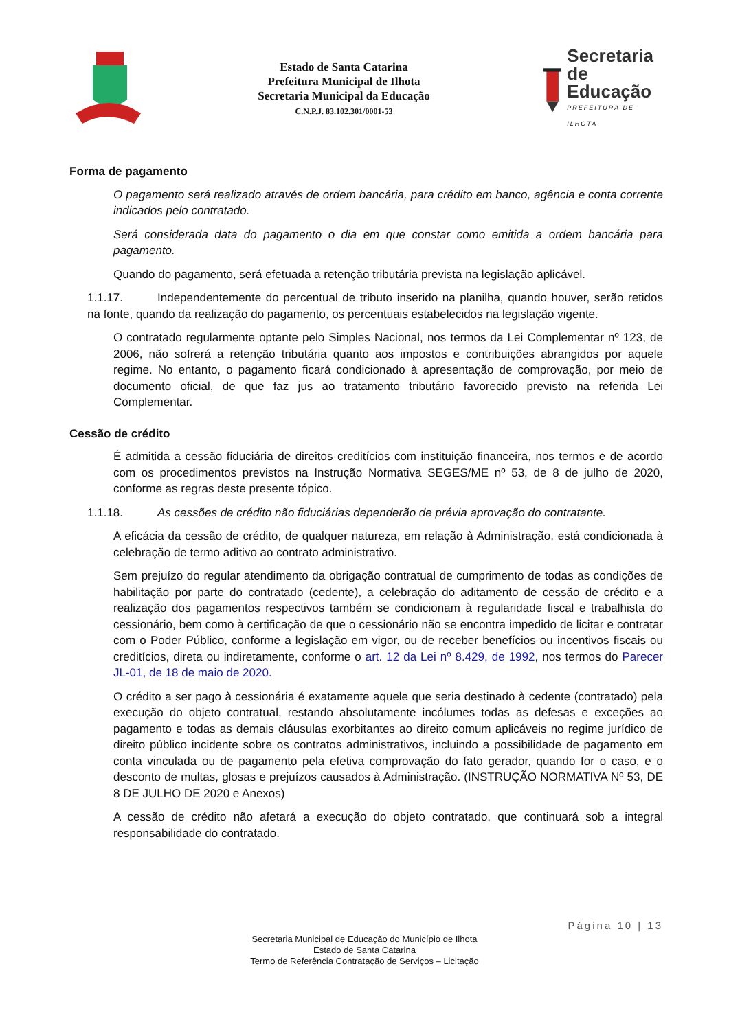Estado de Santa Catarina
Prefeitura Municipal de Ilhota
Secretaria Municipal da Educação
C.N.P.J. 83.102.301/0001-53
Secretaria
de Educação
PREFEITURA DE ILHOTA
Forma de pagamento
O pagamento será realizado através de ordem bancária, para crédito em banco, agência e conta corrente indicados pelo contratado.
Será considerada data do pagamento o dia em que constar como emitida a ordem bancária para pagamento.
Quando do pagamento, será efetuada a retenção tributária prevista na legislação aplicável.
1.1.17. Independentemente do percentual de tributo inserido na planilha, quando houver, serão retidos na fonte, quando da realização do pagamento, os percentuais estabelecidos na legislação vigente.
O contratado regularmente optante pelo Simples Nacional, nos termos da Lei Complementar nº 123, de 2006, não sofrerá a retenção tributária quanto aos impostos e contribuições abrangidos por aquele regime. No entanto, o pagamento ficará condicionado à apresentação de comprovação, por meio de documento oficial, de que faz jus ao tratamento tributário favorecido previsto na referida Lei Complementar.
Cessão de crédito
É admitida a cessão fiduciária de direitos creditícios com instituição financeira, nos termos e de acordo com os procedimentos previstos na Instrução Normativa SEGES/ME nº 53, de 8 de julho de 2020, conforme as regras deste presente tópico.
1.1.18. As cessões de crédito não fiduciárias dependerão de prévia aprovação do contratante.
A eficácia da cessão de crédito, de qualquer natureza, em relação à Administração, está condicionada à celebração de termo aditivo ao contrato administrativo.
Sem prejuízo do regular atendimento da obrigação contratual de cumprimento de todas as condições de habilitação por parte do contratado (cedente), a celebração do aditamento de cessão de crédito e a realização dos pagamentos respectivos também se condicionam à regularidade fiscal e trabalhista do cessionário, bem como à certificação de que o cessionário não se encontra impedido de licitar e contratar com o Poder Público, conforme a legislação em vigor, ou de receber benefícios ou incentivos fiscais ou creditícios, direta ou indiretamente, conforme o art. 12 da Lei nº 8.429, de 1992, nos termos do Parecer JL-01, de 18 de maio de 2020.
O crédito a ser pago à cessionária é exatamente aquele que seria destinado à cedente (contratado) pela execução do objeto contratual, restando absolutamente incólumes todas as defesas e exceções ao pagamento e todas as demais cláusulas exorbitantes ao direito comum aplicáveis no regime jurídico de direito público incidente sobre os contratos administrativos, incluindo a possibilidade de pagamento em conta vinculada ou de pagamento pela efetiva comprovação do fato gerador, quando for o caso, e o desconto de multas, glosas e prejuízos causados à Administração. (INSTRUÇÃO NORMATIVA Nº 53, DE 8 DE JULHO DE 2020 e Anexos)
A cessão de crédito não afetará a execução do objeto contratado, que continuará sob a integral responsabilidade do contratado.
Página 10 | 13
Secretaria Municipal de Educação do Município de Ilhota
Estado de Santa Catarina
Termo de Referência Contratação de Serviços – Licitação